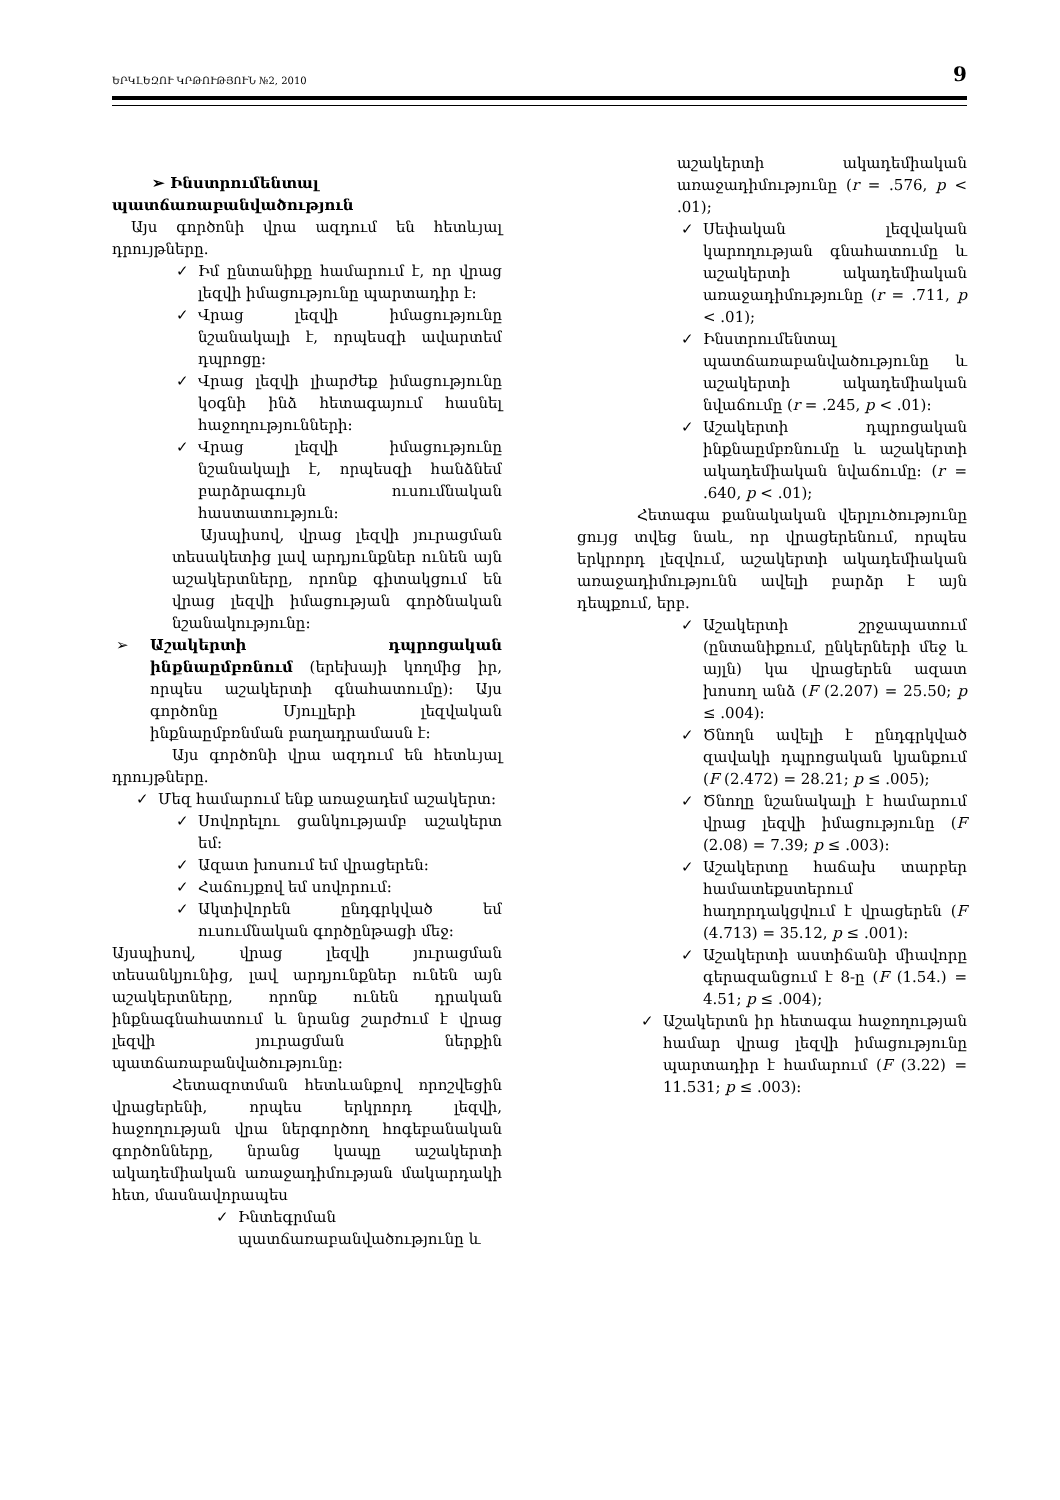ԵՐԿԼԵԶՈՒ ԿՐԹՈՒԹՅՈՒՆ №2, 2010 9
➢ Ինստրումենտալ
պատճառաբանվածություն
Այս գործոնի վրա ազդում են հետևյալ դրույթները.
✓ Իմ ընտանիքը համարում է, որ վրաց լեզվի իմացությունը պարտադիր է:
✓ Վրաց լեզվի իմացությունը նշանակալի է, որպեսզի ավարտեմ դպրոցը:
✓ Վրաց լեզվի լիարժեք իմացությունը կօգնի ինձ հետագայում հասնել հաջողությունների:
✓ Վրաց լեզվի իմացությունը նշանակալի է, որպեսզի հանձնեմ բարձրագույն ուսումնական հաստատություն:
Այսպիսով, վրաց լեզվի յուրացման տեսակետից լավ արդյունքներ ունեն այն աշակերտները, որոնք գիտակցում են վրաց լեզվի իմացության գործնական նշանակությունը:
➢ Աշակերտի դպրոցական ինքնաըմբռնում (երեխայի կողմից իր, որպես աշակերտի գնահատումը): Այս գործոնը Մյուլլերի լեզվական ինքնաըմբռնման բաղադրամասն է:
Այս գործոնի վրա ազդում են հետևյալ դրույթները.
✓ Մեզ համարում ենք առաջադեմ աշակերտ:
✓ Սովորելու ցանկությամբ աշակերտ եմ:
✓ Ազատ խոսում եմ վրացերեն:
✓ Հաճույքով եմ սովորում:
✓ Ակտիվորեն ընդգրկված եմ ուսումնական գործընթացի մեջ:
Այսպիսով, վրաց լեզվի յուրացման տեսանկյունից, լավ արդյունքներ ունեն այն աշակերտները, որոնք ունեն դրական ինքնագնահատում և նրանց շարժում է վրաց լեզվի յուրացման ներքին պատճառաբանվածությունը:
Հետազոտման հետևանքով որոշվեցին վրացերենի, որպես երկրորդ լեզվի, հաջողության վրա ներգործող հոգեբանական գործոնները, նրանց կապը աշակերտի ակադեմիական առաջադիմության մակարդակի հետ, մասնավորապես
✓ Ինտեգրման պատճառաբանվածությունը և
աշակերտի ակադեմիական առաջադիմությունը (r = .576, p < .01);
✓ Սեփական լեզվական կարողության գնահատումը և աշակերտի ակադեմիական առաջադիմությունը (r = .711, p < .01);
✓ Ինստրումենտալ պատճառաբանվածությունը և աշակերտի ակադեմիական նվաճումը (r = .245, p < .01):
✓ Աշակերտի դպրոցական ինքնաըմբռնումը և աշակերտի ակադեմիական նվաճումը: (r = .640, p < .01);
Հետագա քանակական վերլուծությունը ցույց տվեց նաև, որ վրացերենում, որպես երկրորդ լեզվում, աշակերտի ակադեմիական առաջադիմությունն ավելի բարձր է այն դեպքում, երբ.
✓ Աշակերտի շրջապատում (ընտանիքում, ընկերների մեջ և այլն) կա վրացերեն ազատ խոսող անձ (F (2.207) = 25.50; p ≤ .004):
✓ Ծնողն ավելի է ընդգրկված զավակի դպրոցական կյանքում (F (2.472) = 28.21; p ≤ .005);
✓ Ծնողը նշանակալի է համարում վրաց լեզվի իմացությունը (F (2.08) = 7.39; p ≤ .003):
✓ Աշակերտը հաճախ տարբեր համատեքստերում հաղորդակցվում է վրացերեն (F (4.713) = 35.12, p ≤ .001):
✓ Աշակերտի աստիճանի միավորը գերազանցում է 8-ը (F (1.54.) = 4.51; p ≤ .004);
✓ Աշակերտն իր հետագա հաջողության համար վրաց լեզվի իմացությունը պարտադիր է համարում (F (3.22) = 11.531; p ≤ .003):